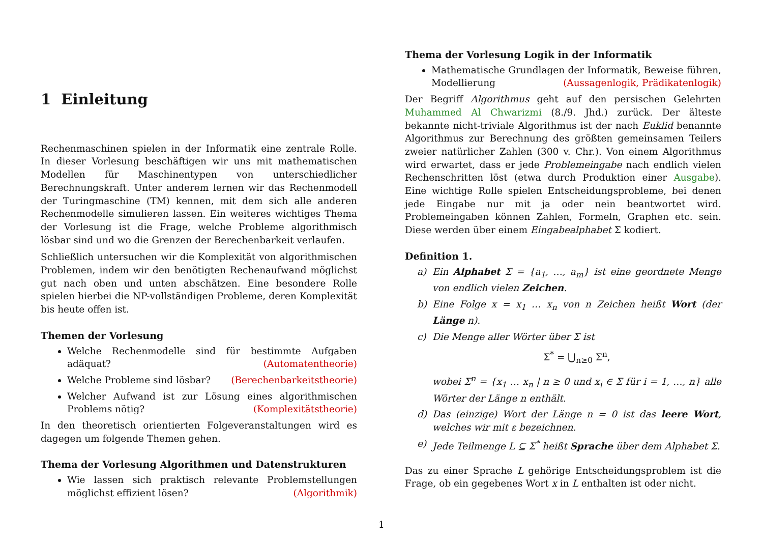1 Einleitung
Rechenmaschinen spielen in der Informatik eine zentrale Rolle. In dieser Vorlesung beschäftigen wir uns mit mathematischen Modellen für Maschinentypen von unterschiedlicher Berechnungskraft. Unter anderem lernen wir das Rechenmodell der Turingmaschine (TM) kennen, mit dem sich alle anderen Rechenmodelle simulieren lassen. Ein weiteres wichtiges Thema der Vorlesung ist die Frage, welche Probleme algorithmisch lösbar sind und wo die Grenzen der Berechenbarkeit verlaufen.
Schließlich untersuchen wir die Komplexität von algorithmischen Problemen, indem wir den benötigten Rechenaufwand möglichst gut nach oben und unten abschätzen. Eine besondere Rolle spielen hierbei die NP-vollständigen Probleme, deren Komplexität bis heute offen ist.
Themen der Vorlesung
Welche Rechenmodelle sind für bestimmte Aufgaben adäquat? (Automatentheorie)
Welche Probleme sind lösbar? (Berechenbarkeitstheorie)
Welcher Aufwand ist zur Lösung eines algorithmischen Problems nötig? (Komplexitätstheorie)
In den theoretisch orientierten Folgeveranstaltungen wird es dagegen um folgende Themen gehen.
Thema der Vorlesung Algorithmen und Datenstrukturen
Wie lassen sich praktisch relevante Problemstellungen möglichst effizient lösen? (Algorithmik)
Thema der Vorlesung Logik in der Informatik
Mathematische Grundlagen der Informatik, Beweise führen, Modellierung (Aussagenlogik, Prädikatenlogik)
Der Begriff Algorithmus geht auf den persischen Gelehrten Muhammed Al Chwarizmi (8./9. Jhd.) zurück. Der älteste bekannte nicht-triviale Algorithmus ist der nach Euklid benannte Algorithmus zur Berechnung des größten gemeinsamen Teilers zweier natürlicher Zahlen (300 v. Chr.). Von einem Algorithmus wird erwartet, dass er jede Problemeingabe nach endlich vielen Rechenschritten löst (etwa durch Produktion einer Ausgabe). Eine wichtige Rolle spielen Entscheidungsprobleme, bei denen jede Eingabe nur mit ja oder nein beantwortet wird. Problemeingaben können Zahlen, Formeln, Graphen etc. sein. Diese werden über einem Eingabealphabet Σ kodiert.
Definition 1.
a) Ein Alphabet Σ = {a<sub>1</sub>, …, a<sub>m</sub>} ist eine geordnete Menge von endlich vielen Zeichen.
b) Eine Folge x = x<sub>1</sub> … x<sub>n</sub> von n Zeichen heißt Wort (der Länge n).
c) Die Menge aller Wörter über Σ ist
Σ<sup>*</sup> = ⋃<sub>n≥0</sub> Σ<sup>n</sup>,
wobei Σ<sup>n</sup> = {x<sub>1</sub> … x<sub>n</sub> | n ≥ 0 und x<sub>i</sub> ∈ Σ für i = 1, …, n} alle Wörter der Länge n enthält.
d) Das (einzige) Wort der Länge n = 0 ist das leere Wort, welches wir mit ε bezeichnen.
e) Jede Teilmenge L ⊆ Σ<sup>*</sup> heißt Sprache über dem Alphabet Σ.
Das zu einer Sprache L gehörige Entscheidungsproblem ist die Frage, ob ein gegebenes Wort x in L enthalten ist oder nicht.
1